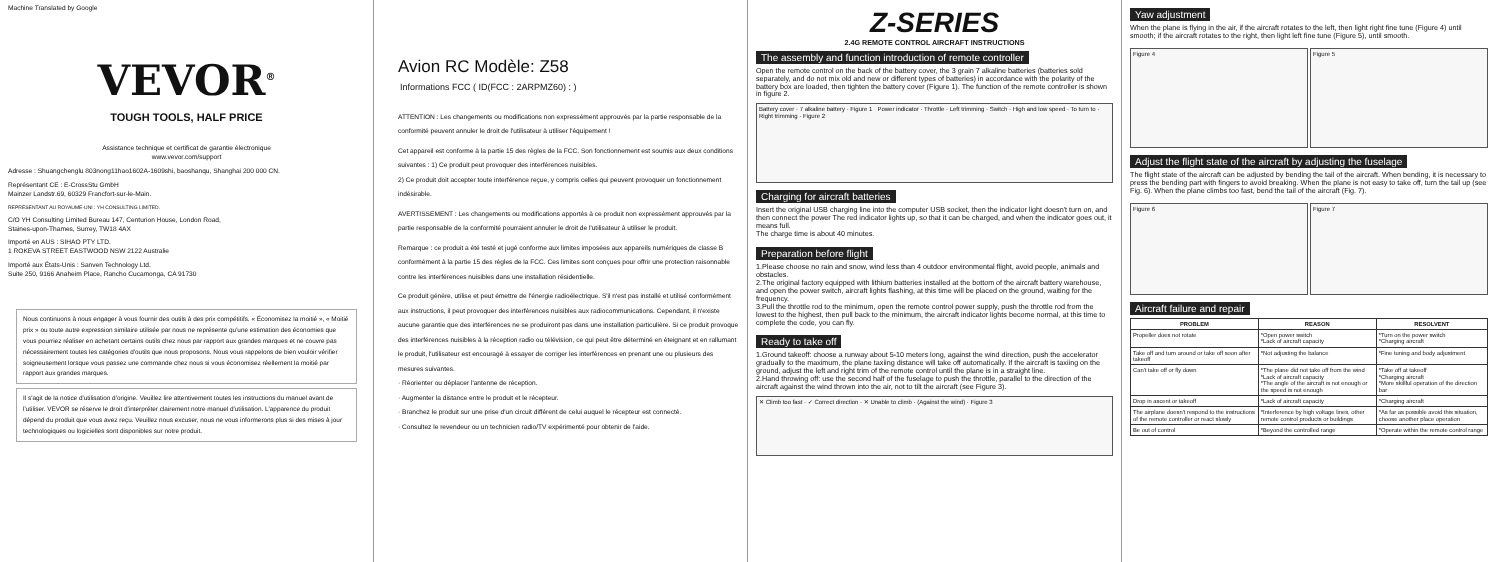Machine Translated by Google
VEVOR<sup>®</sup>
TOUGH TOOLS, HALF PRICE
Assistance technique et certificat de garantie électronique
www.vevor.com/support
Adresse : Shuangchenglu 803nong11hao1602A-1609shi, baoshanqu, Shanghai 200 000 CN.
Représentant CE : E-CrossStu GmbH
Mainzer Landstr.69, 60329 Francfort-sur-le-Main.
REPRÉSENTANT AU ROYAUME-UNI : YH CONSULTING LIMITED.
C/O YH Consulting Limited Bureau 147, Centurion House, London Road,
Staines-upon-Thames, Surrey, TW18 4AX
Importé en AUS : SIHAO PTY LTD.
1 ROKEVA STREET EASTWOOD NSW 2122 Australie
Importé aux États-Unis : Sanven Technology Ltd.
Suite 250, 9166 Anaheim Place, Rancho Cucamonga, CA 91730
Nous continuons à nous engager à vous fournir des outils à des prix compétitifs. « Économisez la moitié », « Moitié prix » ou toute autre expression similaire utilisée par nous ne représente qu'une estimation des économies que vous pourriez réaliser en achetant certains outils chez nous par rapport aux grandes marques et ne couvre pas nécessairement toutes les catégories d'outils que nous proposons. Nous vous rappelons de bien vouloir vérifier soigneusement lorsque vous passez une commande chez nous si vous économisez réellement la moitié par rapport aux grandes marques.
Il s'agit de la notice d'utilisation d'origine. Veuillez lire attentivement toutes les instructions du manuel avant de l'utiliser. VEVOR se réserve le droit d'interpréter clairement notre manuel d'utilisation. L'apparence du produit dépend du produit que vous avez reçu. Veuillez nous excuser, nous ne vous informerons plus si des mises à jour technologiques ou logicielles sont disponibles sur notre produit.
Avion RC Modèle: Z58
Informations FCC ( ID(FCC : 2ARPMZ60) : )
ATTENTION : Les changements ou modifications non expressément approuvés par la partie responsable de la conformité peuvent annuler le droit de l'utilisateur à utiliser l'équipement !
Cet appareil est conforme à la partie 15 des règles de la FCC. Son fonctionnement est soumis aux deux conditions suivantes : 1) Ce produit peut provoquer des interférences nuisibles.
2) Ce produit doit accepter toute interférence reçue, y compris celles qui peuvent provoquer un fonctionnement indésirable.
AVERTISSEMENT : Les changements ou modifications apportés à ce produit non expressément approuvés par la partie responsable de la conformité pourraient annuler le droit de l'utilisateur à utiliser le produit.
Remarque : ce produit a été testé et jugé conforme aux limites imposées aux appareils numériques de classe B conformément à la partie 15 des règles de la FCC. Ces limites sont conçues pour offrir une protection raisonnable contre les interférences nuisibles dans une installation résidentielle.
Ce produit génère, utilise et peut émettre de l'énergie radioélectrique. S'il n'est pas installé et utilisé conformément aux instructions, il peut provoquer des interférences nuisibles aux radiocommunications. Cependant, il n'existe aucune garantie que des interférences ne se produiront pas dans une installation particulière. Si ce produit provoque des interférences nuisibles à la réception radio ou télévision, ce qui peut être déterminé en éteignant et en rallumant le produit, l'utilisateur est encouragé à essayer de corriger les interférences en prenant une ou plusieurs des mesures suivantes.
· Réorienter ou déplacer l'antenne de réception.
· Augmenter la distance entre le produit et le récepteur.
· Branchez le produit sur une prise d'un circuit différent de celui auquel le récepteur est connecté.
· Consultez le revendeur ou un technicien radio/TV expérimenté pour obtenir de l'aide.
Z-SERIES
2.4G REMOTE CONTROL AIRCRAFT INSTRUCTIONS
The assembly and function introduction of remote controller
Open the remote control on the back of the battery cover, the 3 grain 7 alkaline batteries (batteries sold separately, and do not mix old and new or different types of batteries) in accordance with the polarity of the battery box are loaded, then tighten the battery cover (Figure 1). The function of the remote controller is shown in figure 2.
Battery cover · 7 alkaline battery · Figure 1 Power indicator · Throttle · Left trimming · Switch · High and low speed · To turn to · Right trimming · Figure 2
Charging for aircraft batteries
Insert the original USB charging line into the computer USB socket, then the indicator light doesn't turn on, and then connect the power The red indicator lights up, so that it can be charged, and when the indicator goes out, it means full.
The charge time is about 40 minutes.
Preparation before flight
1.Please choose no rain and snow, wind less than 4 outdoor environmental flight, avoid people, animals and obstacles.
2.The original factory equipped with lithium batteries installed at the bottom of the aircraft battery warehouse, and open the power switch, aircraft lights flashing, at this time will be placed on the ground, waiting for the frequency.
3.Pull the throttle rod to the minimum, open the remote control power supply, push the throttle rod from the lowest to the highest, then pull back to the minimum, the aircraft indicator lights become normal, at this time to complete the code, you can fly.
Ready to take off
1.Ground takeoff: choose a runway about 5-10 meters long, against the wind direction, push the accelerator gradually to the maximum, the plane taxiing distance will take off automatically. If the aircraft is taxiing on the ground, adjust the left and right trim of the remote control until the plane is in a straight line.
2.Hand throwing off: use the second half of the fuselage to push the throttle, parallel to the direction of the aircraft against the wind thrown into the air, not to tilt the aircraft (see Figure 3).
✕ Climb too fast · ✓ Correct direction · ✕ Unable to climb · (Against the wind) · Figure 3
Yaw adjustment
When the plane is flying in the air, if the aircraft rotates to the left, then light right fine tune (Figure 4) until smooth; if the aircraft rotates to the right, then light left fine tune (Figure 5), until smooth.
Figure 4 Figure 5
Adjust the flight state of the aircraft by adjusting the fuselage
The flight state of the aircraft can be adjusted by bending the tail of the aircraft. When bending, it is necessary to press the bending part with fingers to avoid breaking. When the plane is not easy to take off, turn the tail up (see Fig. 6). When the plane climbs too fast, bend the tail of the aircraft (Fig. 7).
Figure 6 Figure 7
Aircraft failure and repair
| PROBLEM | REASON | RESOLVENT |
| --- | --- | --- |
| Propeller does not rotate | *Open power switch *Lack of aircraft capacity | *Turn on the power switch *Charging aircraft |
| Take off and turn around or take off soon after takeoff | *Not adjusting the balance | *Fine tuning and body adjustment |
| Can't take off or fly down | *The plane did not take off from the wind *Lack of aircraft capacity *The angle of the aircraft is not enough or the speed is not enough | *Take off at takeoff *Charging aircraft *More skillful operation of the direction bar |
| Drop in ascent or takeoff | *Lack of aircraft capacity | *Charging aircraft |
| The airplane doesn't respond to the instructions of the remote controller or react slowly | *Interference by high voltage lines, other remote control products or buildings | *As far as possible avoid this situation, choose another place operation |
| Be out of control | *Beyond the controlled range | *Operate within the remote control range |